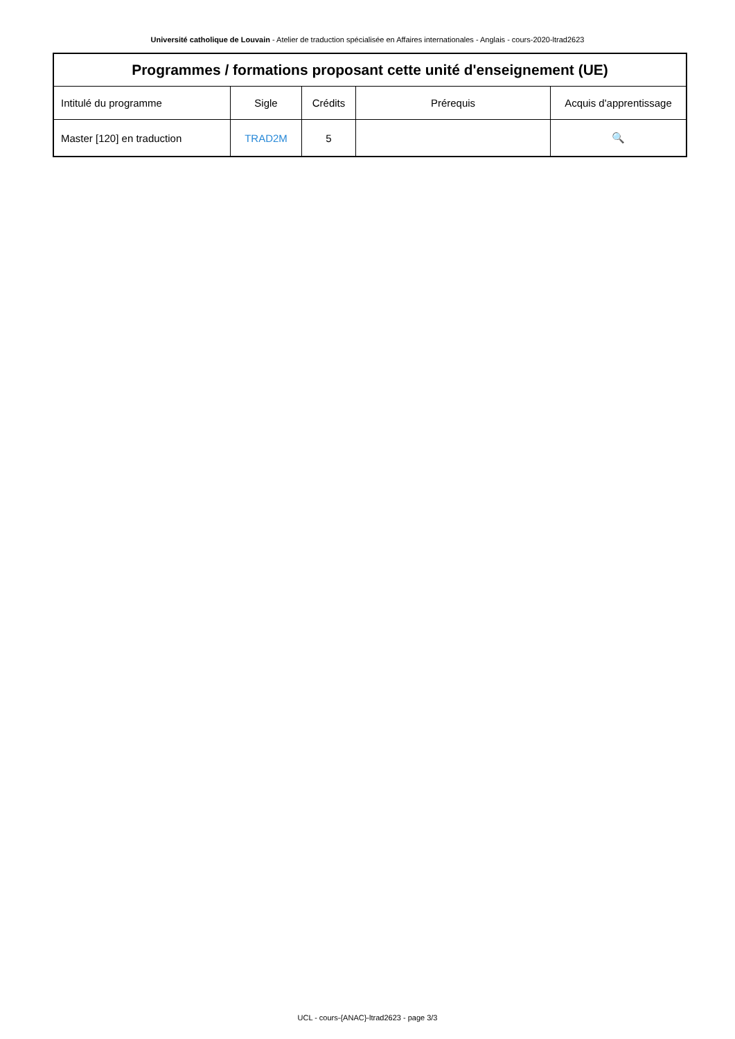Université catholique de Louvain - Atelier de traduction spécialisée en Affaires internationales - Anglais - cours-2020-ltrad2623
| Programmes / formations proposant cette unité d'enseignement (UE) | | | | |
| --- | --- | --- | --- | --- |
| Intitulé du programme | Sigle | Crédits | Prérequis | Acquis d'apprentissage |
| Master [120] en traduction | TRAD2M | 5 | | 🔍 |
UCL - cours-{ANAC}-ltrad2623 - page 3/3